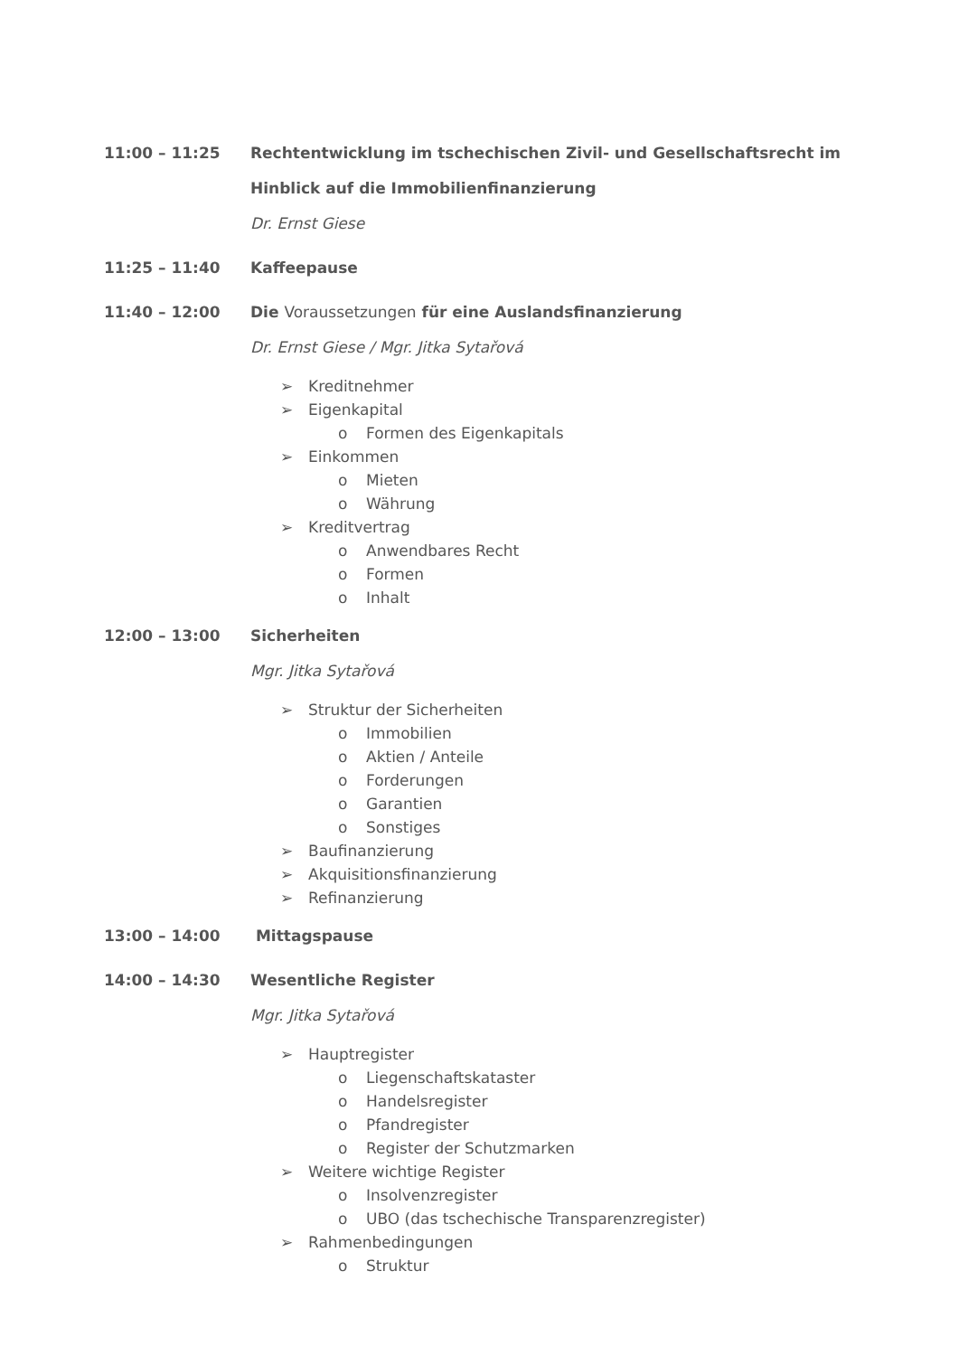11:00 – 11:25 Rechtentwicklung im tschechischen Zivil- und Gesellschaftsrecht im Hinblick auf die Immobilienfinanzierung
Dr. Ernst Giese
11:25 – 11:40 Kaffeepause
11:40 – 12:00 Die Voraussetzungen für eine Auslandsfinanzierung
Dr. Ernst Giese / Mgr. Jitka Sytařová
➢ Kreditnehmer
➢ Eigenkapital
o Formen des Eigenkapitals
➢ Einkommen
o Mieten
o Währung
➢ Kreditvertrag
o Anwendbares Recht
o Formen
o Inhalt
12:00 – 13:00 Sicherheiten
Mgr. Jitka Sytařová
➢ Struktur der Sicherheiten
o Immobilien
o Aktien / Anteile
o Forderungen
o Garantien
o Sonstiges
➢ Baufinanzierung
➢ Akquisitionsfinanzierung
➢ Refinanzierung
13:00 – 14:00 Mittagspause
14:00 – 14:30 Wesentliche Register
Mgr. Jitka Sytařová
➢ Hauptregister
o Liegenschaftskataster
o Handelsregister
o Pfandregister
o Register der Schutzmarken
➢ Weitere wichtige Register
o Insolvenzregister
o UBO (das tschechische Transparenzregister)
➢ Rahmenbedingungen
o Struktur